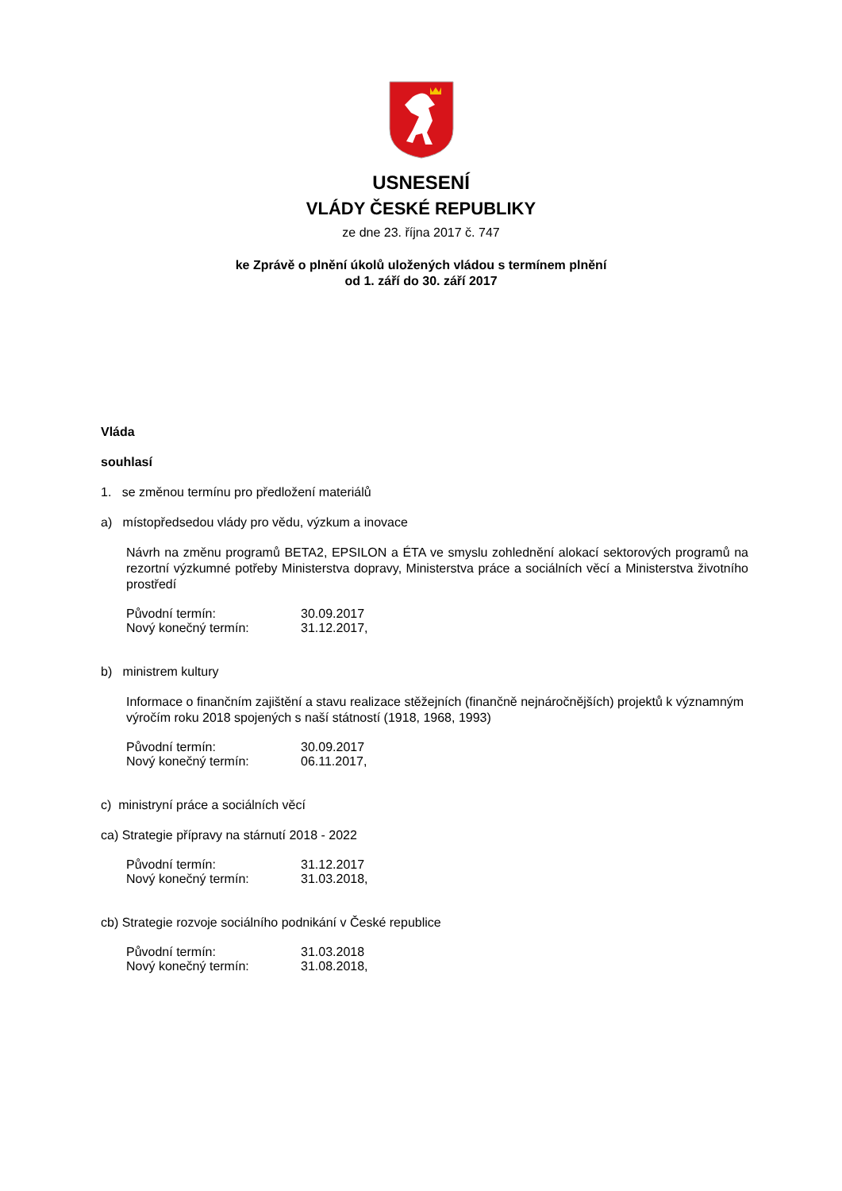USNESENÍ
VLÁDY ČESKÉ REPUBLIKY
ze dne 23. října 2017 č. 747
ke Zprávě o plnění úkolů uložených vládou s termínem plnění
od 1. září do 30. září 2017
Vláda
souhlasí
1. se změnou termínu pro předložení materiálů
a) místopředsedou vlády pro vědu, výzkum a inovace
Návrh na změnu programů BETA2, EPSILON a ÉTA ve smyslu zohlednění alokací sektorových programů na rezortní výzkumné potřeby Ministerstva dopravy, Ministerstva práce a sociálních věcí a Ministerstva životního prostředí
Původní termín: 30.09.2017
Nový konečný termín: 31.12.2017,
b) ministrem kultury
Informace o finančním zajištění a stavu realizace stěžejních (finančně nejnáročnějších) projektů k významným výročím roku 2018 spojených s naší státností (1918, 1968, 1993)
Původní termín: 30.09.2017
Nový konečný termín: 06.11.2017,
c) ministryní práce a sociálních věcí
ca) Strategie přípravy na stárnutí 2018 - 2022
Původní termín: 31.12.2017
Nový konečný termín: 31.03.2018,
cb) Strategie rozvoje sociálního podnikání v České republice
Původní termín: 31.03.2018
Nový konečný termín: 31.08.2018,